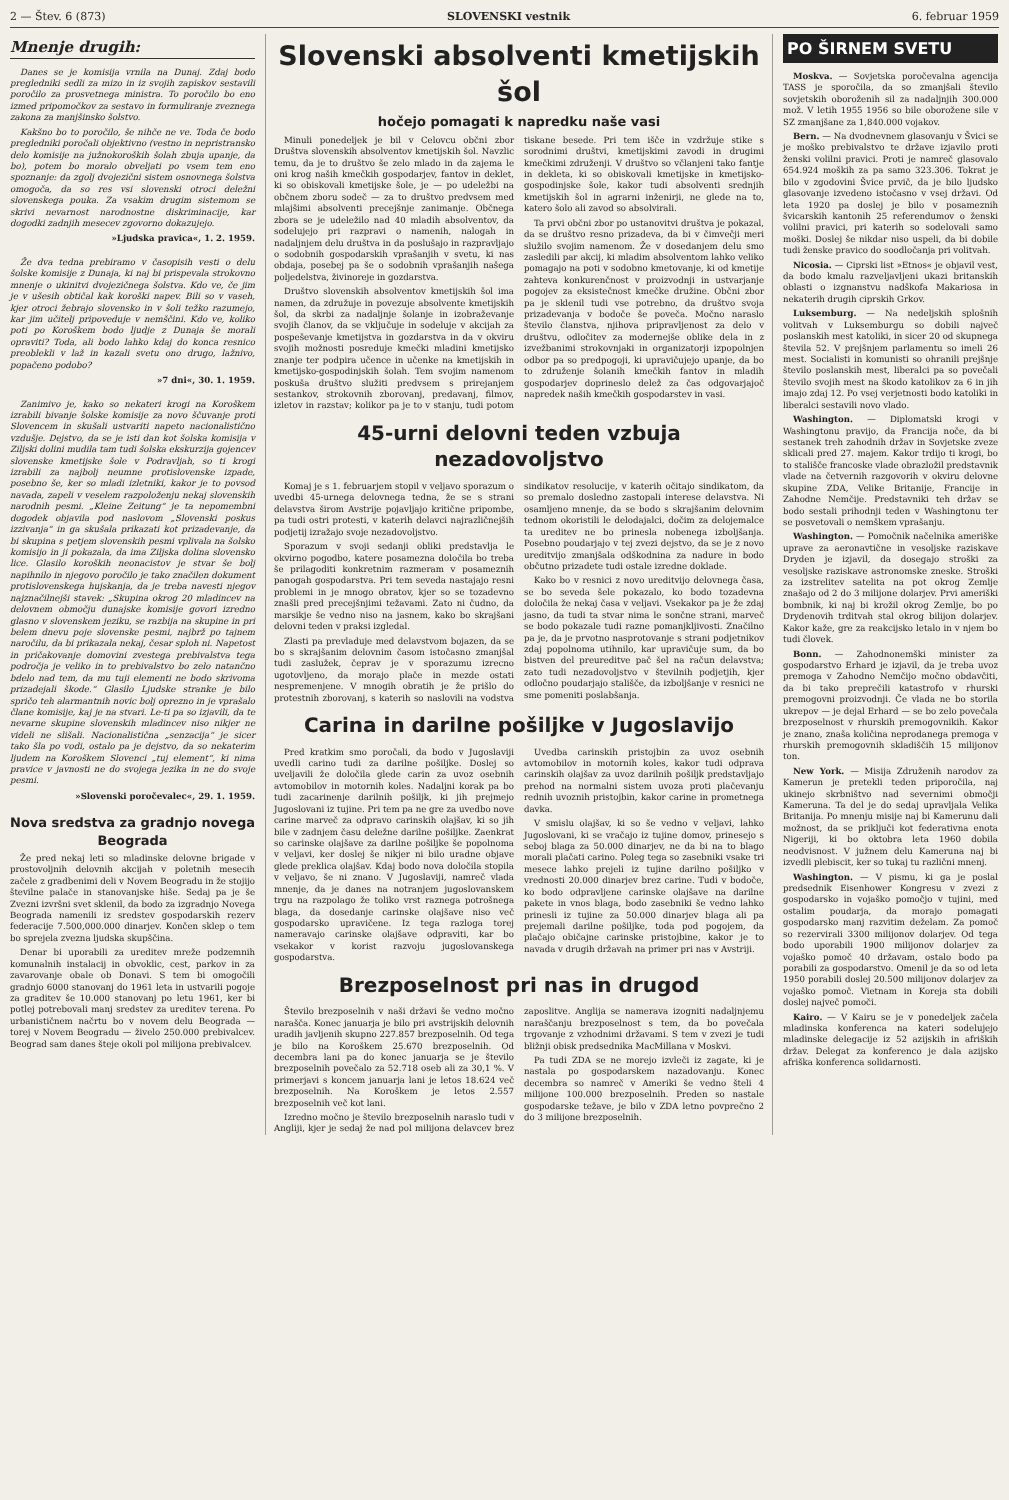2 — Štev. 6 (873) SLOVENSKI vestnik 6. februar 1959
Mnenje drugih:
Danes se je komisija vrnila na Dunaj. Zdaj bodo pregledniki sedli za mizo in iz svojih zapiskov sestavili poročilo za prosvetnega ministra. To poročilo bo eno izmed pripomočkov za sestavo in formuliranje zveznega zakona za manjšinsko šolstvo.
Kakšno bo to poročilo, še nihče ne ve. Toda če bodo pregledniki poročali objektivno (vestno in nepristransko delo komisije na južnokoroških šolah zbuja upanje, da bo), potem bo moralo obveljati po vsem tem eno spoznanje: da zgolj dvojezični sistem osnovnega šolstva omogoča, da so res vsi slovenski otroci deležni slovenskega pouka. Za vsakim drugim sistemom se skrivi nevarnost narodnostne diskriminacije, kar dogodki zadnjih mesecev zgovorno dokazujejo.
»Ljudska pravica«, 1. 2. 1959.
Že dva tedna prebiramo v časopisih vesti o delu šolske komisije z Dunaja, ki naj bi prispevala strokovno mnenje o ukinitvi dvojezičnega šolstva. Kdo ve, če jim je v ušesih obtičal kak koroški napev. Bili so v vaseh, kjer otroci žebrajo slovensko in v šoli težko razumejo, kar jim učitelj pripoveduje v nemščini. Kdo ve, koliko poti po Koroškem bodo ljudje z Dunaja še morali opraviti? Toda, ali bodo lahko kdaj do konca resnico preoblekli v laž in kazali svetu ono drugo, lažnivo, popačeno podobo?
»7 dni«, 30. 1. 1959.
Zanimivo je, kako so nekateri krogi na Koroškem izrabili bivanje šolske komisije za novo ščuvanje proti Slovencem in skušali ustvariti napeto nacionalistično vzdušje. Dejstvo, da se je isti dan kot šolska komisija v Ziljski dolini mudila tam tudi šolska ekskurzija gojencev slovenske kmetijske šole v Podravljah, so ti krogi izrabili za najbolj neumne protislovenske izpade, posebno še, ker so mladi izletniki, kakor je to povsod navada, zapeli v veselem razpoloženju nekaj slovenskih narodnih pesmi. „Kleine Zeitung“ je ta nepomembni dogodek objavila pod naslovom „Slovenski poskus izzivanja“ in ga skušala prikazati kot prizadevanje, da bi skupina s petjem slovenskih pesmi vplivala na šolsko komisijo in ji pokazala, da ima Ziljska dolina slovensko lice. Glasilo koroških neonacistov je stvar še bolj napihnilo in njegovo poročilo je tako značilen dokument protislovenskega hujskanja, da je treba navesti njegov najznačilnejši stavek: „Skupina okrog 20 mladincev na delovnem območju dunajske komisije govori izredno glasno v slovenskem jeziku, se razbija na skupine in pri belem dnevu poje slovenske pesmi, najbrž po tajnem naročilu, da bi prikazala nekaj, česar sploh ni. Napetost in pričakovanje domovini zvestega prebivalstva tega področja je veliko in to prebivalstvo bo zelo natančno bdelo nad tem, da mu tuji elementi ne bodo skrivoma prizadejali škode.“ Glasilo Ljudske stranke je bilo spričo teh alarmantnih novic bolj oprezno in je vprašalo člane komisije, kaj je na stvari. Le-ti pa so izjavili, da te nevarne skupine slovenskih mladincev niso nikjer ne videli ne slišali. Nacionalistična „senzacija“ je sicer tako šla po vodi, ostalo pa je dejstvo, da so nekaterim ljudem na Koroškem Slovenci „tuj element“, ki nima pravice v javnosti ne do svojega jezika in ne do svoje pesmi.
»Slovenski poročevalec«, 29. 1. 1959.
Nova sredstva za gradnjo novega Beograda
Že pred nekaj leti so mladinske delovne brigade v prostovoljnih delovnih akcijah v poletnih mesecih začele z gradbenimi deli v Novem Beogradu in že stojijo številne palače in stanovanjske hiše. Sedaj pa je še Zvezni izvršni svet sklenil, da bodo za izgradnjo Novega Beograda namenili iz sredstev gospodarskih rezerv federacije 7.500,000.000 dinarjev. Končen sklep o tem bo sprejela zvezna ljudska skupščina.
Denar bi uporabili za ureditev mreže podzemnih komunalnih instalacij in obvoklic, cest, parkov in za zavarovanje obale ob Donavi. S tem bi omogočili gradnjo 6000 stanovanj do 1961 leta in ustvarili pogoje za graditev še 10.000 stanovanj po letu 1961, ker bi potlej potrebovali manj sredstev za ureditev terena. Po urbanističnem načrtu bo v novem delu Beograda — torej v Novem Beogradu — živelo 250.000 prebivalcev. Beograd sam danes šteje okoli pol milijona prebivalcev.
Slovenski absolventi kmetijskih šol
hočejo pomagati k napredku naše vasi
Minuli ponedeljek je bil v Celovcu občni zbor Društva slovenskih absolventov kmetijskih šol. Navzlic temu, da je to društvo še zelo mlado in da zajema le oni krog naših kmečkih gospodarjev, fantov in deklet, ki so obiskovali kmetijske šole, je — po udeležbi na občnem zboru sodeč — za to društvo predvsem med mlajšimi absolventi precejšnje zanimanje. Občnega zbora se je udeležilo nad 40 mladih absolventov, da sodelujejo pri razpravi o namenih, nalogah in nadaljnjem delu društva in da poslušajo in razpravljajo o sodobnih gospodarskih vprašanjih v svetu, ki nas obdaja, posebej pa še o sodobnih vprašanjih našega poljedelstva, živinoreje in gozdarstva.
Društvo slovenskih absolventov kmetijskih šol ima namen, da združuje in povezuje absolvente kmetijskih šol, da skrbi za nadaljnje šolanje in izobraževanje svojih članov, da se vključuje in sodeluje v akcijah za pospeševanje kmetijstva in gozdarstva in da v okviru svojih možnosti posreduje kmečki mladini kmetijsko znanje ter podpira učence in učenke na kmetijskih in kmetijsko-gospodinjskih šolah. Tem svojim namenom poskuša društvo služiti predvsem s prirejanjem sestankov, strokovnih zborovanj, predavanj, filmov, izletov in razstav; kolikor pa je to v stanju, tudi potom tiskane besede. Pri tem išče in vzdržuje stike s sorodnimi društvi, kmetijskimi zavodi in drugimi kmečkimi združenji. V društvo so včlanjeni tako fantje in dekleta, ki so obiskovali kmetijske in kmetijsko-gospodinjske šole, kakor tudi absolventi srednjih kmetijskih šol in agrarni inženirji, ne glede na to, katero šolo ali zavod so absolvirali.
Ta prvi občni zbor po ustanovitvi društva je pokazal, da se društvo resno prizadeva, da bi v čimvečji meri služilo svojim namenom. Že v dosedanjem delu smo zasledili par akcij, ki mladim absolventom lahko veliko pomagajo na poti v sodobno kmetovanje, ki od kmetije zahteva konkurenčnost v proizvodnji in ustvarjanje pogojev za eksistečnost kmečke družine. Občni zbor pa je sklenil tudi vse potrebno, da društvo svoja prizadevanja v bodoče še poveča. Močno naraslo število članstva, njihova pripravljenost za delo v društvu, odločitev za modernejše oblike dela in z izvežbanimi strokovnjaki in organizatorji izpopolnjen odbor pa so predpogoji, ki upravičujejo upanje, da bo to združenje šolanih kmečkih fantov in mladih gospodarjev doprineslo delež za čas odgovarjajoč napredek naših kmečkih gospodarstev in vasi.
45-urni delovni teden vzbuja nezadovoljstvo
Komaj je s 1. februarjem stopil v veljavo sporazum o uvedbi 45-urnega delovnega tedna, že se s strani delavstva širom Avstrije pojavljajo kritične pripombe, pa tudi ostri protesti, v katerih delavci najrazličnejših podjetij izražajo svoje nezadovoljstvo.
Sporazum v svoji sedanji obliki predstavlja le okvirno pogodbo, katere posamezna določila bo treba še prilagoditi konkretnim razmeram v posameznih panogah gospodarstva. Pri tem seveda nastajajo resni problemi in je mnogo obratov, kjer so se tozadevno znašli pred precejšnjimi težavami. Zato ni čudno, da marsikje še vedno niso na jasnem, kako bo skrajšani delovni teden v praksi izgledal.
Zlasti pa prevladuje med delavstvom bojazen, da se bo s skrajšanim delovnim časom istočasno zmanjšal tudi zaslužek, čeprav je v sporazumu izrecno ugotovljeno, da morajo plače in mezde ostati nespremenjene. V mnogih obratih je že prišlo do protestnih zborovanj, s katerih so naslovili na vodstva sindikatov resolucije, v katerih očitajo sindikatom, da so premalo dosledno zastopali interese delavstva. Ni osamljeno mnenje, da se bodo s skrajšanim delovnim tednom okoristili le delodajalci, dočim za delojemalce ta ureditev ne bo prinesla nobenega izboljšanja. Posebno poudarjajo v tej zvezi dejstvo, da se je z novo ureditvijo zmanjšala odškodnina za nadure in bodo občutno prizadete tudi ostale izredne doklade.
Kako bo v resnici z novo ureditvijo delovnega časa, se bo seveda šele pokazalo, ko bodo tozadevna določila že nekaj časa v veljavi. Vsekakor pa je že zdaj jasno, da tudi ta stvar nima le sončne strani, marveč se bodo pokazale tudi razne pomanjkljivosti. Značilno pa je, da je prvotno nasprotovanje s strani podjetnikov zdaj popolnoma utihnilo, kar upravičuje sum, da bo bistven del preureditve pač šel na račun delavstva; zato tudi nezadovoljstvo v številnih podjetjih, kjer odločno poudarjajo stališče, da izboljšanje v resnici ne sme pomeniti poslabšanja.
Carina in darilne pošiljke v Jugoslavijo
Pred kratkim smo poročali, da bodo v Jugoslaviji uvedli carino tudi za darilne pošiljke. Doslej so uveljavili že določila glede carin za uvoz osebnih avtomobilov in motornih koles. Nadaljni korak pa bo tudi zacarinenje darilnih pošiljk, ki jih prejmejo Jugoslovani iz tujine. Pri tem pa ne gre za uvedbo nove carine marveč za odpravo carinskih olajšav, ki so jih bile v zadnjem času deležne darilne pošiljke. Zaenkrat so carinske olajšave za darilne pošiljke še popolnoma v veljavi, ker doslej še nikjer ni bilo uradne objave glede preklica olajšav. Kdaj bodo nova določila stopila v veljavo, še ni znano. V Jugoslaviji, namreč vlada mnenje, da je danes na notranjem jugoslovanskem trgu na razpolago že toliko vrst raznega potrošnega blaga, da dosedanje carinske olajšave niso več gospodarsko upravičene. Iz tega razloga torej nameravajo carinske olajšave odpraviti, kar bo vsekakor v korist razvoju jugoslovanskega gospodarstva.
Uvedba carinskih pristojbin za uvoz osebnih avtomobilov in motornih koles, kakor tudi odprava carinskih olajšav za uvoz darilnih pošiljk predstavljajo prehod na normalni sistem uvoza proti plačevanju rednih uvoznih pristojbin, kakor carine in prometnega davka.
V smislu olajšav, ki so še vedno v veljavi, lahko Jugoslovani, ki se vračajo iz tujine domov, prinesejo s seboj blaga za 50.000 dinarjev, ne da bi na to blago morali plačati carino. Poleg tega so zasebniki vsake tri mesece lahko prejeli iz tujine darilno pošiljko v vrednosti 20.000 dinarjev brez carine. Tudi v bodoče, ko bodo odpravljene carinske olajšave na darilne pakete in vnos blaga, bodo zasebniki še vedno lahko prinesli iz tujine za 50.000 dinarjev blaga ali pa prejemali darilne pošiljke, toda pod pogojem, da plačajo običajne carinske pristojbine, kakor je to navada v drugih državah na primer pri nas v Avstriji.
Brezposelnost pri nas in drugod
Število brezposelnih v naši državi še vedno močno narašča. Konec januarja je bilo pri avstrijskih delovnih uradih javljenih skupno 227.857 brezposelnih. Od tega je bilo na Koroškem 25.670 brezposelnih. Od decembra lani pa do konec januarja se je število brezposelnih povečalo za 52.718 oseb ali za 30,1 %. V primerjavi s koncem januarja lani je letos 18.624 več brezposelnih. Na Koroškem je letos 2.557 brezposelnih več kot lani.
Izredno močno je število brezposelnih naraslo tudi v Angliji, kjer je sedaj že nad pol milijona delavcev brez zaposlitve. Anglija se namerava izogniti nadaljnjemu naraščanju brezposelnost s tem, da bo povečala trgovanje z vzhodnimi državami. S tem v zvezi je tudi bližnji obisk predsednika MacMillana v Moskvi.
Pa tudi ZDA se ne morejo izvleči iz zagate, ki je nastala po gospodarskem nazadovanju. Konec decembra so namreč v Ameriki še vedno šteli 4 milijone 100.000 brezposelnih. Preden so nastale gospodarske težave, je bilo v ZDA letno povprečno 2 do 3 milijone brezposelnih.
PO ŠIRNEM SVETU
Moskva. — Sovjetska poročevalna agencija TASS je sporočila, da so zmanjšali število sovjetskih oboroženih sil za nadaljnjih 300.000 mož. V letih 1955 1956 so bile oborožene sile v SZ zmanjšane za 1,840.000 vojakov.
Bern. — Na dvodnevnem glasovanju v Švici se je moško prebivalstvo te države izjavilo proti ženski volilni pravici. Proti je namreč glasovalo 654.924 moških za pa samo 323.306. Tokrat je bilo v zgodovini Švice prvič, da je bilo ljudsko glasovanje izvedeno istočasno v vsej državi. Od leta 1920 pa doslej je bilo v posameznih švicarskih kantonih 25 referendumov o ženski volilni pravici, pri katerih so sodelovali samo moški. Doslej še nikdar niso uspeli, da bi dobile tudi ženske pravico do soodločanja pri volitvah.
Nicosia. — Ciprski list »Etnos« je objavil vest, da bodo kmalu razveljavljeni ukazi britanskih oblasti o izgnanstvu nadškofa Makariosa in nekaterih drugih ciprskih Grkov.
Luksemburg. — Na nedeljskih splošnih volitvah v Luksemburgu so dobili največ poslanskih mest katoliki, in sicer 20 od skupnega števila 52. V prejšnjem parlamentu so imeli 26 mest. Socialisti in komunisti so ohranili prejšnje število poslanskih mest, liberalci pa so povečali število svojih mest na škodo katolikov za 6 in jih imajo zdaj 12. Po vsej verjetnosti bodo katoliki in liberalci sestavili novo vlado.
Washington. — Diplomatski krogi v Washingtonu pravijo, da Francija noče, da bi sestanek treh zahodnih držav in Sovjetske zveze sklicali pred 27. majem. Kakor trdijo ti krogi, bo to stališče francoske vlade obrazložil predstavnik vlade na četvernih razgovorih v okviru delovne skupine ZDA, Velike Britanije, Francije in Zahodne Nemčije. Predstavniki teh držav se bodo sestali prihodnji teden v Washingtonu ter se posvetovali o nemškem vprašanju.
Washington. — Pomočnik načelnika ameriške uprave za aeronavtične in vesoljske raziskave Dryden je izjavil, da dosegajo stroški za vesoljske raziskave astronomske zneske. Stroški za izstrelitev satelita na pot okrog Zemlje znašajo od 2 do 3 milijone dolarjev. Prvi ameriški bombnik, ki naj bi krožil okrog Zemlje, bo po Drydenovih trditvah stal okrog bilijon dolarjev. Kakor kaže, gre za reakcijsko letalo in v njem bo tudi človek.
Bonn. — Zahodnonemški minister za gospodarstvo Erhard je izjavil, da je treba uvoz premoga v Zahodno Nemčijo močno obdavčiti, da bi tako preprečili katastrofo v rhurski premogovni proizvodnji. Če vlada ne bo storila ukrepov — je dejal Erhard — se bo zelo povečala brezposelnost v rhurskih premogovnikih. Kakor je znano, znaša količina neprodanega premoga v rhurskih premogovnih skladiščih 15 milijonov ton.
New York. — Misija Združenih narodov za Kamerun je pretekli teden priporočila, naj ukinejo skrbništvo nad severnimi območji Kameruna. Ta del je do sedaj upravljala Velika Britanija. Po mnenju misije naj bi Kamerunu dali možnost, da se priključi kot federativna enota Nigeriji, ki bo oktobra leta 1960 dobila neodvisnost. V južnem delu Kameruna naj bi izvedli plebiscit, ker so tukaj tu različni mnenj.
Washington. — V pismu, ki ga je poslal predsednik Eisenhower Kongresu v zvezi z gospodarsko in vojaško pomočjo v tujini, med ostalim poudarja, da morajo pomagati gospodarsko manj razvitim deželam. Za pomoč so rezervirali 3300 milijonov dolarjev. Od tega bodo uporabili 1900 milijonov dolarjev za vojaško pomoč 40 državam, ostalo bodo pa porabili za gospodarstvo. Omenil je da so od leta 1950 porabili doslej 20.500 milijonov dolarjev za vojaško pomoč. Vietnam in Koreja sta dobili doslej največ pomoči.
Kairo. — V Kairu se je v ponedeljek začela mladinska konferenca na kateri sodelujejo mladinske delegacije iz 52 azijskih in afriških držav. Delegat za konferenco je dala azijsko afriška konferenca solidarnosti.